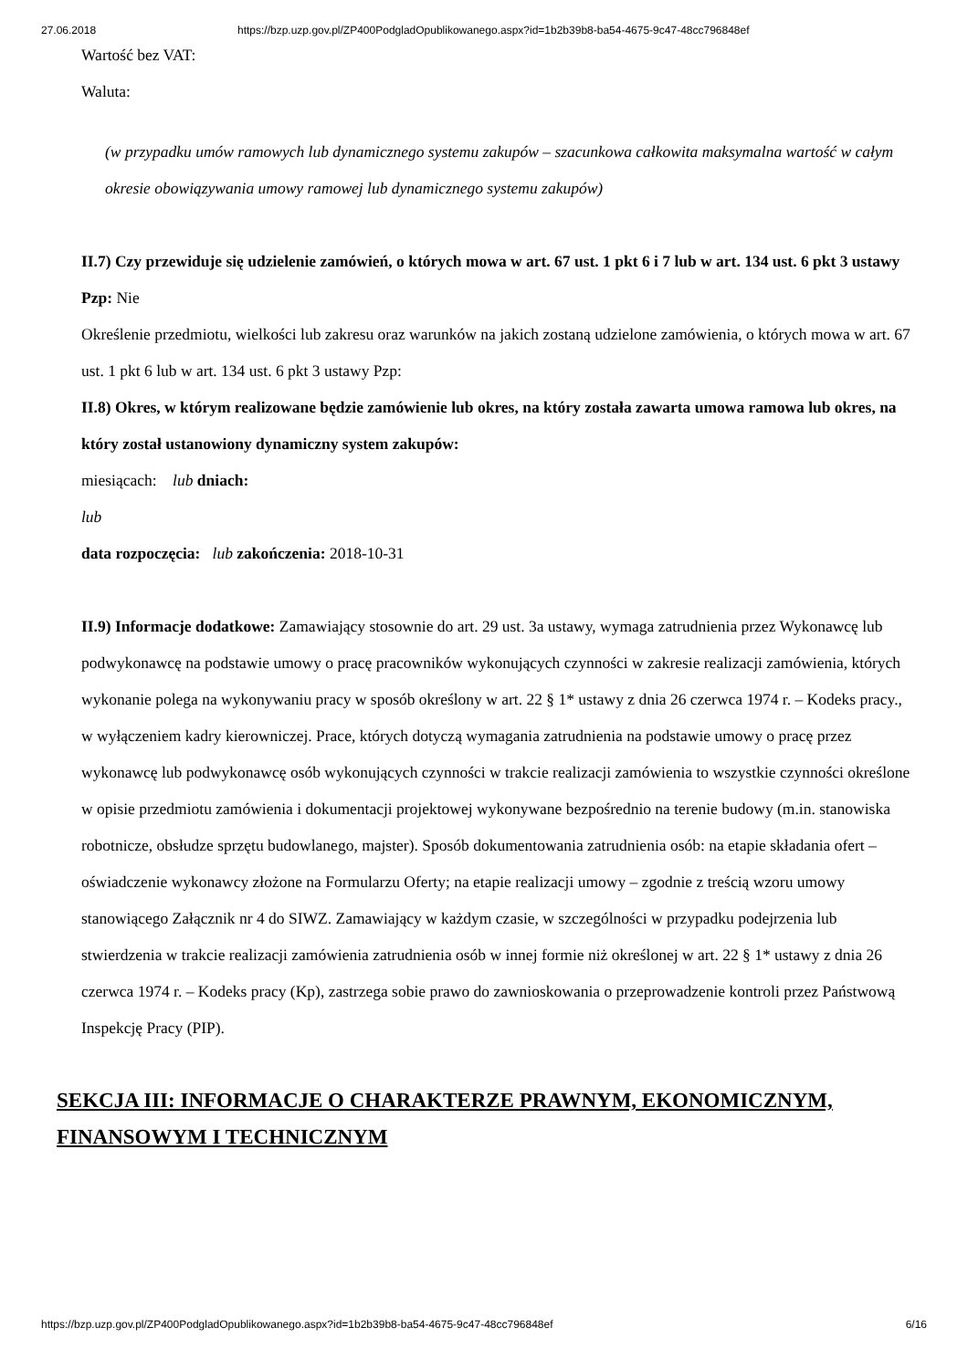27.06.2018 https://bzp.uzp.gov.pl/ZP400PodgladOpublikowanego.aspx?id=1b2b39b8-ba54-4675-9c47-48cc796848ef
Wartość bez VAT:
Waluta:
(w przypadku umów ramowych lub dynamicznego systemu zakupów – szacunkowa całkowita maksymalna wartość w całym okresie obowiązywania umowy ramowej lub dynamicznego systemu zakupów)
II.7) Czy przewiduje się udzielenie zamówień, o których mowa w art. 67 ust. 1 pkt 6 i 7 lub w art. 134 ust. 6 pkt 3 ustawy Pzp: Nie
Określenie przedmiotu, wielkości lub zakresu oraz warunków na jakich zostaną udzielone zamówienia, o których mowa w art. 67 ust. 1 pkt 6 lub w art. 134 ust. 6 pkt 3 ustawy Pzp:
II.8) Okres, w którym realizowane będzie zamówienie lub okres, na który została zawarta umowa ramowa lub okres, na który został ustanowiony dynamiczny system zakupów:
miesiącach: lub dniach:
lub
data rozpoczęcia: lub zakończenia: 2018-10-31
II.9) Informacje dodatkowe: Zamawiający stosownie do art. 29 ust. 3a ustawy, wymaga zatrudnienia przez Wykonawcę lub podwykonawcę na podstawie umowy o pracę pracowników wykonujących czynności w zakresie realizacji zamówienia, których wykonanie polega na wykonywaniu pracy w sposób określony w art. 22 § 1* ustawy z dnia 26 czerwca 1974 r. – Kodeks pracy., w wyłączeniem kadry kierowniczej. Prace, których dotyczą wymagania zatrudnienia na podstawie umowy o pracę przez wykonawcę lub podwykonawcę osób wykonujących czynności w trakcie realizacji zamówienia to wszystkie czynności określone w opisie przedmiotu zamówienia i dokumentacji projektowej wykonywane bezpośrednio na terenie budowy (m.in. stanowiska robotnicze, obsłudze sprzętu budowlanego, majster). Sposób dokumentowania zatrudnienia osób: na etapie składania ofert – oświadczenie wykonawcy złożone na Formularzu Oferty; na etapie realizacji umowy – zgodnie z treścią wzoru umowy stanowiącego Załącznik nr 4 do SIWZ. Zamawiający w każdym czasie, w szczególności w przypadku podejrzenia lub stwierdzenia w trakcie realizacji zamówienia zatrudnienia osób w innej formie niż określonej w art. 22 § 1* ustawy z dnia 26 czerwca 1974 r. – Kodeks pracy (Kp), zastrzega sobie prawo do zawnioskowania o przeprowadzenie kontroli przez Państwową Inspekcję Pracy (PIP).
SEKCJA III: INFORMACJE O CHARAKTERZE PRAWNYM, EKONOMICZNYM, FINANSOWYM I TECHNICZNYM
https://bzp.uzp.gov.pl/ZP400PodgladOpublikowanego.aspx?id=1b2b39b8-ba54-4675-9c47-48cc796848ef 6/16